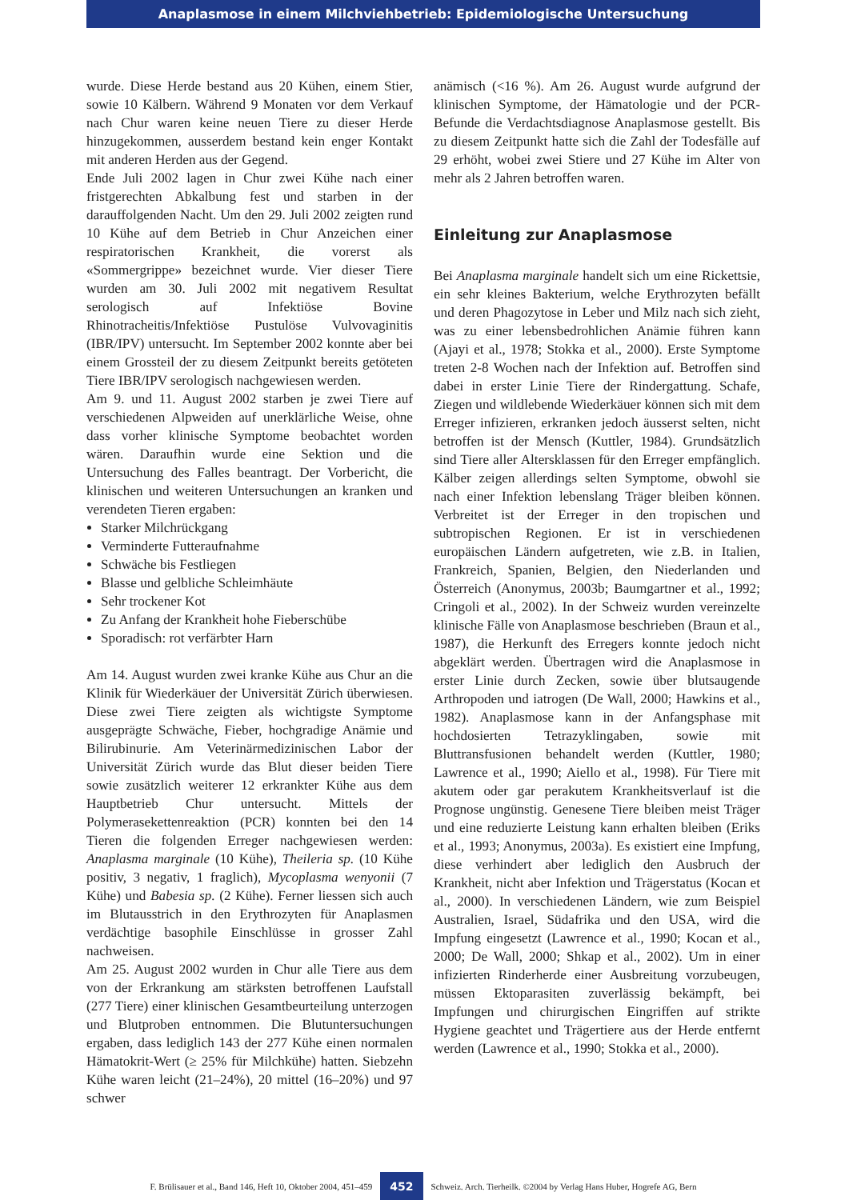Anaplasmose in einem Milchviehbetrieb: Epidemiologische Untersuchung
wurde. Diese Herde bestand aus 20 Kühen, einem Stier, sowie 10 Kälbern. Während 9 Monaten vor dem Verkauf nach Chur waren keine neuen Tiere zu dieser Herde hinzugekommen, ausserdem bestand kein enger Kontakt mit anderen Herden aus der Gegend.
Ende Juli 2002 lagen in Chur zwei Kühe nach einer fristgerechten Abkalbung fest und starben in der darauffolgenden Nacht. Um den 29. Juli 2002 zeigten rund 10 Kühe auf dem Betrieb in Chur Anzeichen einer respiratorischen Krankheit, die vorerst als «Sommergrippe» bezeichnet wurde. Vier dieser Tiere wurden am 30. Juli 2002 mit negativem Resultat serologisch auf Infektiöse Bovine Rhinotracheitis/Infektiöse Pustulöse Vulvovaginitis (IBR/IPV) untersucht. Im September 2002 konnte aber bei einem Grossteil der zu diesem Zeitpunkt bereits getöteten Tiere IBR/IPV serologisch nachgewiesen werden.
Am 9. und 11. August 2002 starben je zwei Tiere auf verschiedenen Alpweiden auf unerklärliche Weise, ohne dass vorher klinische Symptome beobachtet worden wären. Daraufhin wurde eine Sektion und die Untersuchung des Falles beantragt. Der Vorbericht, die klinischen und weiteren Untersuchungen an kranken und verendeten Tieren ergaben:
Starker Milchrückgang
Verminderte Futteraufnahme
Schwäche bis Festliegen
Blasse und gelbliche Schleimhäute
Sehr trockener Kot
Zu Anfang der Krankheit hohe Fieberschübe
Sporadisch: rot verfärbter Harn
Am 14. August wurden zwei kranke Kühe aus Chur an die Klinik für Wiederkäuer der Universität Zürich überwiesen. Diese zwei Tiere zeigten als wichtigste Symptome ausgeprägte Schwäche, Fieber, hochgradige Anämie und Bilirubinurie. Am Veterinärmedizinischen Labor der Universität Zürich wurde das Blut dieser beiden Tiere sowie zusätzlich weiterer 12 erkrankter Kühe aus dem Hauptbetrieb Chur untersucht. Mittels der Polymerasekettenreaktion (PCR) konnten bei den 14 Tieren die folgenden Erreger nachgewiesen werden: Anaplasma marginale (10 Kühe), Theileria sp. (10 Kühe positiv, 3 negativ, 1 fraglich), Mycoplasma wenyonii (7 Kühe) und Babesia sp. (2 Kühe). Ferner liessen sich auch im Blutausstrich in den Erythrozyten für Anaplasmen verdächtige basophile Einschlüsse in grosser Zahl nachweisen.
Am 25. August 2002 wurden in Chur alle Tiere aus dem von der Erkrankung am stärksten betroffenen Laufstall (277 Tiere) einer klinischen Gesamtbeurteilung unterzogen und Blutproben entnommen. Die Blutuntersuchungen ergaben, dass lediglich 143 der 277 Kühe einen normalen Hämatokrit-Wert (≥ 25% für Milchkühe) hatten. Siebzehn Kühe waren leicht (21–24%), 20 mittel (16–20%) und 97 schwer
anämisch (<16 %). Am 26. August wurde aufgrund der klinischen Symptome, der Hämatologie und der PCR-Befunde die Verdachtsdiagnose Anaplasmose gestellt. Bis zu diesem Zeitpunkt hatte sich die Zahl der Todesfälle auf 29 erhöht, wobei zwei Stiere und 27 Kühe im Alter von mehr als 2 Jahren betroffen waren.
Einleitung zur Anaplasmose
Bei Anaplasma marginale handelt sich um eine Rickettsie, ein sehr kleines Bakterium, welche Erythrozyten befällt und deren Phagozytose in Leber und Milz nach sich zieht, was zu einer lebensbedrohlichen Anämie führen kann (Ajayi et al., 1978; Stokka et al., 2000). Erste Symptome treten 2-8 Wochen nach der Infektion auf. Betroffen sind dabei in erster Linie Tiere der Rindergattung. Schafe, Ziegen und wildlebende Wiederkäuer können sich mit dem Erreger infizieren, erkranken jedoch äusserst selten, nicht betroffen ist der Mensch (Kuttler, 1984). Grundsätzlich sind Tiere aller Altersklassen für den Erreger empfänglich. Kälber zeigen allerdings selten Symptome, obwohl sie nach einer Infektion lebenslang Träger bleiben können. Verbreitet ist der Erreger in den tropischen und subtropischen Regionen. Er ist in verschiedenen europäischen Ländern aufgetreten, wie z.B. in Italien, Frankreich, Spanien, Belgien, den Niederlanden und Österreich (Anonymus, 2003b; Baumgartner et al., 1992; Cringoli et al., 2002). In der Schweiz wurden vereinzelte klinische Fälle von Anaplasmose beschrieben (Braun et al., 1987), die Herkunft des Erregers konnte jedoch nicht abgeklärt werden. Übertragen wird die Anaplasmose in erster Linie durch Zecken, sowie über blutsaugende Arthropoden und iatrogen (De Wall, 2000; Hawkins et al., 1982). Anaplasmose kann in der Anfangsphase mit hochdosierten Tetrazyklingaben, sowie mit Bluttransfusionen behandelt werden (Kuttler, 1980; Lawrence et al., 1990; Aiello et al., 1998). Für Tiere mit akutem oder gar perakutem Krankheitsverlauf ist die Prognose ungünstig. Genesene Tiere bleiben meist Träger und eine reduzierte Leistung kann erhalten bleiben (Eriks et al., 1993; Anonymus, 2003a). Es existiert eine Impfung, diese verhindert aber lediglich den Ausbruch der Krankheit, nicht aber Infektion und Trägerstatus (Kocan et al., 2000). In verschiedenen Ländern, wie zum Beispiel Australien, Israel, Südafrika und den USA, wird die Impfung eingesetzt (Lawrence et al., 1990; Kocan et al., 2000; De Wall, 2000; Shkap et al., 2002). Um in einer infizierten Rinderherde einer Ausbreitung vorzubeugen, müssen Ektoparasiten zuverlässig bekämpft, bei Impfungen und chirurgischen Eingriffen auf strikte Hygiene geachtet und Trägertiere aus der Herde entfernt werden (Lawrence et al., 1990; Stokka et al., 2000).
F. Brülisauer et al., Band 146, Heft 10, Oktober 2004, 451–459 452 Schweiz. Arch. Tierheilk. ©2004 by Verlag Hans Huber, Hogrefe AG, Bern